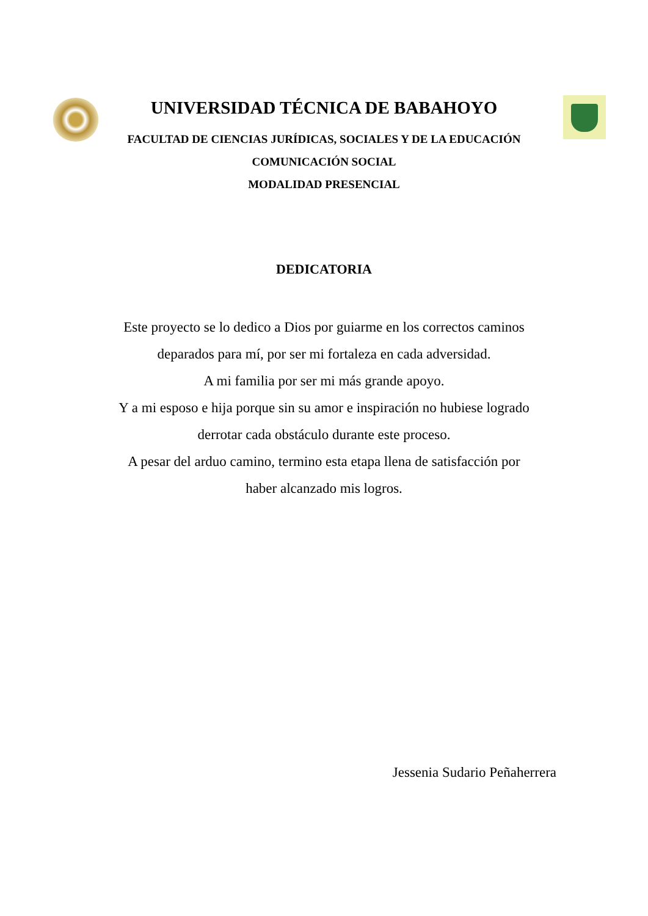UNIVERSIDAD TÉCNICA DE BABAHOYO
FACULTAD DE CIENCIAS JURÍDICAS, SOCIALES Y DE LA EDUCACIÓN
COMUNICACIÓN SOCIAL
MODALIDAD PRESENCIAL
DEDICATORIA
Este proyecto se lo dedico a Dios por guiarme en los correctos caminos
deparados para mí, por ser mi fortaleza en cada adversidad.
A mi familia por ser mi más grande apoyo.
Y a mi esposo e hija porque sin su amor e inspiración no hubiese logrado
derrotar cada obstáculo durante este proceso.
A pesar del arduo camino, termino esta etapa llena de satisfacción por
haber alcanzado mis logros.
Jessenia Sudario Peñaherrera